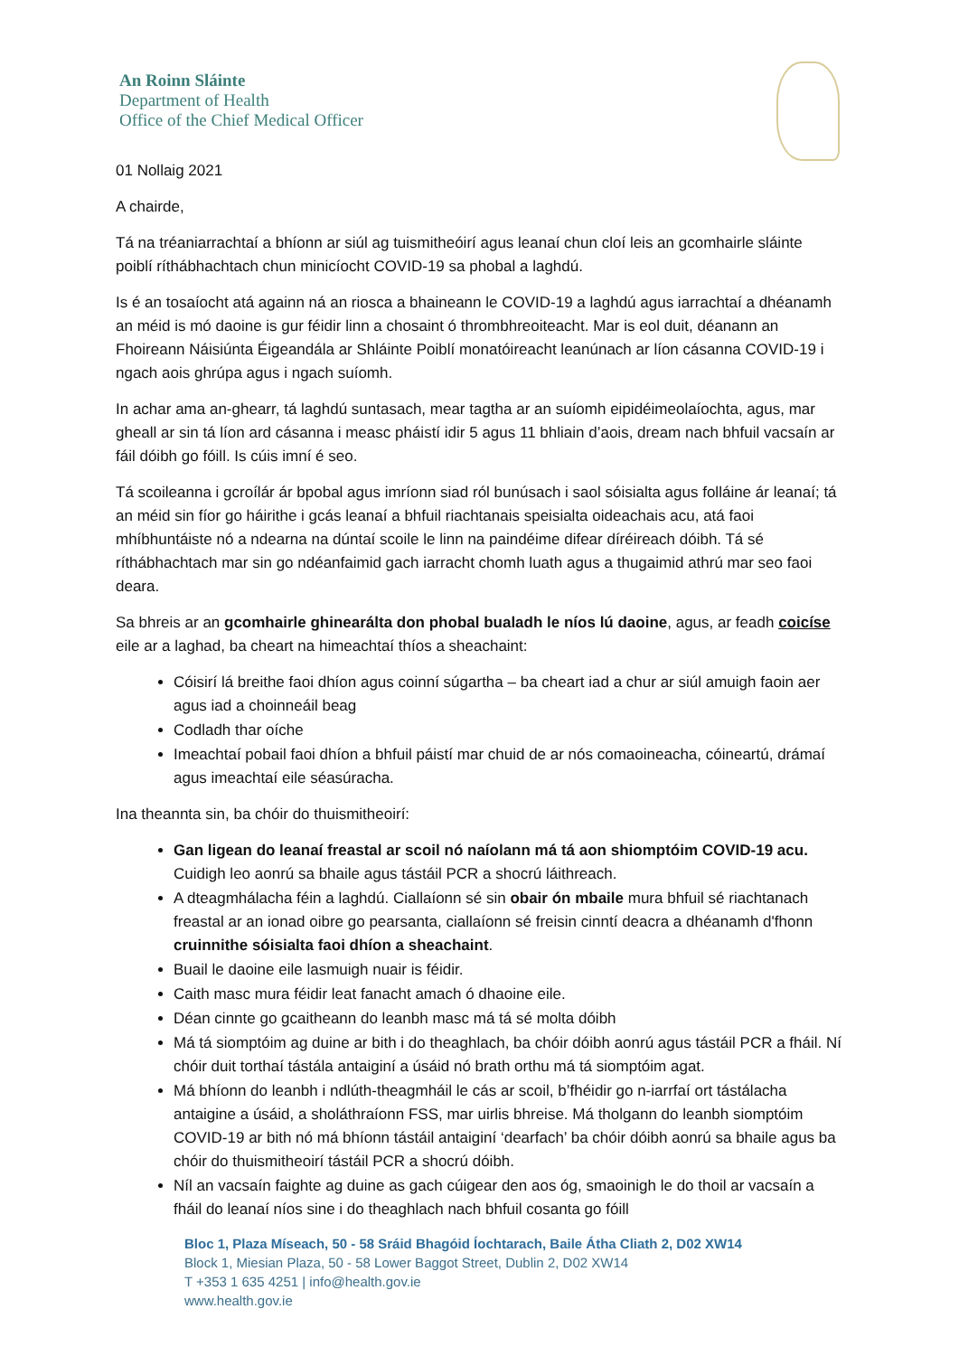An Roinn Sláinte
Department of Health
Office of the Chief Medical Officer
01 Nollaig 2021
A chairde,
Tá na tréaniarrachtaí a bhíonn ar siúl ag tuismitheóirí agus leanaí chun cloí leis an gcomhairle sláinte poiblí ríthábhachtach chun minicíocht COVID-19 sa phobal a laghdú.
Is é an tosaíocht atá againn ná an riosca a bhaineann le COVID-19 a laghdú agus iarrachtaí a dhéanamh an méid is mó daoine is gur féidir linn a chosaint ó thrombhreoiteacht. Mar is eol duit, déanann an Fhoireann Náisiúnta Éigeandála ar Shláinte Poiblí monatóireacht leanúnach ar líon cásanna COVID-19 i ngach aois ghrúpa agus i ngach suíomh.
In achar ama an-ghearr, tá laghdú suntasach, mear tagtha ar an suíomh eipidéimeolaíochta, agus, mar gheall ar sin tá líon ard cásanna i measc pháistí idir 5 agus 11 bhliain d’aois, dream nach bhfuil vacsaín ar fáil dóibh go fóill. Is cúis imní é seo.
Tá scoileanna i gcroílár ár bpobal agus imríonn siad ról bunúsach i saol sóisialta agus folláine ár leanaí; tá an méid sin fíor go háirithe i gcás leanaí a bhfuil riachtanais speisialta oideachais acu, atá faoi mhíbhuntáiste nó a ndearna na dúntaí scoile le linn na paindéime difear díréireach dóibh. Tá sé ríthábhachtach mar sin go ndéanfaimid gach iarracht chomh luath agus a thugaimid athrú mar seo faoi deara.
Sa bhreis ar an gcomhairle ghinearálta don phobal bualadh le níos lú daoine, agus, ar feadh coicíse eile ar a laghad, ba cheart na himeachtaí thíos a sheachaint:
Cóisirí lá breithe faoi dhíon agus coinní súgartha – ba cheart iad a chur ar siúl amuigh faoin aer agus iad a choinneáil beag
Codladh thar oíche
Imeachtaí pobail faoi dhíon a bhfuil páistí mar chuid de ar nós comaoineacha, cóineartú, drámaí agus imeachtaí eile séasúracha.
Ina theannta sin, ba chóir do thuismitheoirí:
Gan ligean do leanaí freastal ar scoil nó naíolann má tá aon shiomptóim COVID-19 acu. Cuidigh leo aonrú sa bhaile agus tástáil PCR a shocrú láithreach.
A dteagmhálacha féin a laghdú. Ciallaíonn sé sin obair ón mbaile mura bhfuil sé riachtanach freastal ar an ionad oibre go pearsanta, ciallaíonn sé freisin cinntí deacra a dhéanamh d'fhonn cruinnithe sóisialta faoi dhíon a sheachaint.
Buail le daoine eile lasmuigh nuair is féidir.
Caith masc mura féidir leat fanacht amach ó dhaoine eile.
Déan cinnte go gcaitheann do leanbh masc má tá sé molta dóibh
Má tá siomptóim ag duine ar bith i do theaghlach, ba chóir dóibh aonrú agus tástáil PCR a fháil. Ní chóir duit torthaí tástála antaiginí a úsáid nó brath orthu má tá siomptóim agat.
Má bhíonn do leanbh i ndlúth-theagmháil le cás ar scoil, b’fhéidir go n-iarrfaí ort tástálacha antaigine a úsáid, a sholáthraíonn FSS, mar uirlis bhreise. Má tholgann do leanbh siomptóim COVID-19 ar bith nó má bhíonn tástáil antaiginí ‘dearfach’ ba chóir dóibh aonrú sa bhaile agus ba chóir do thuismitheoirí tástáil PCR a shocrú dóibh.
Níl an vacsaín faighte ag duine as gach cúigear den aos óg, smaoinigh le do thoil ar vacsaín a fháil do leanaí níos sine i do theaghlach nach bhfuil cosanta go fóill
Bloc 1, Plaza Míseach, 50 - 58 Sráid Bhagóid Íochtarach, Baile Átha Cliath 2, D02 XW14
Block 1, Miesian Plaza, 50 - 58 Lower Baggot Street, Dublin 2, D02 XW14
T +353 1 635 4251 | info@health.gov.ie
www.health.gov.ie